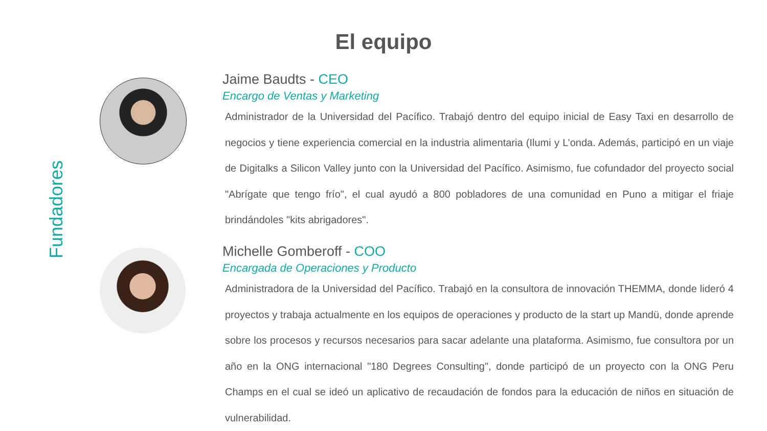El equipo
Fundadores
Jaime Baudts - CEO
Encargo de Ventas y Marketing
Administrador de la Universidad del Pacífico. Trabajó dentro del equipo inicial de Easy Taxi en desarrollo de negocios y tiene experiencia comercial en la industria alimentaria (Ilumi y L’onda. Además, participó en un viaje de Digitalks a Silicon Valley junto con la Universidad del Pacífico. Asimismo, fue cofundador del proyecto social "Abrígate que tengo frío", el cual ayudó a 800 pobladores de una comunidad en Puno a mitigar el friaje brindándoles "kits abrigadores".
Michelle Gomberoff - COO
Encargada de Operaciones y Producto
Administradora de la Universidad del Pacífico. Trabajó en la consultora de innovación THEMMA, donde lideró 4 proyectos y trabaja actualmente en los equipos de operaciones y producto de la start up Mandü, donde aprende sobre los procesos y recursos necesarios para sacar adelante una plataforma. Asimismo, fue consultora por un año en la ONG internacional "180 Degrees Consulting", donde participó de un proyecto con la ONG Peru Champs en el cual se ideó un aplicativo de recaudación de fondos para la educación de niños en situación de vulnerabilidad.